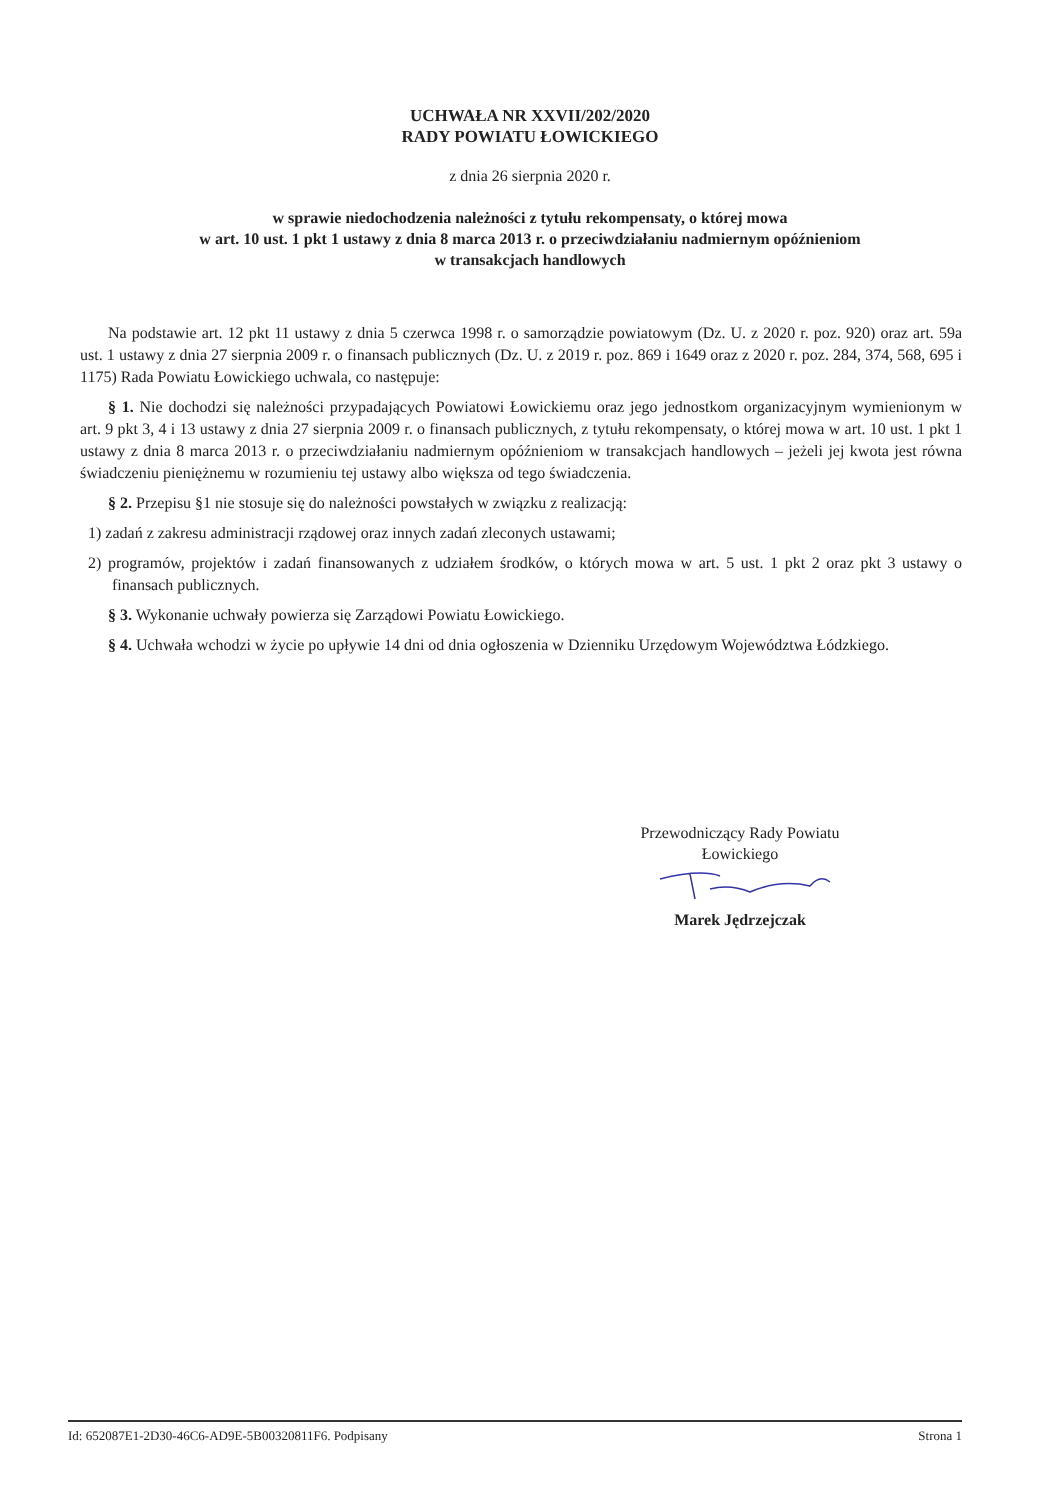UCHWAŁA NR XXVII/202/2020
RADY POWIATU ŁOWICKIEGO
z dnia 26 sierpnia 2020 r.
w sprawie niedochodzenia należności z tytułu rekompensaty, o której mowa
w art. 10 ust. 1 pkt 1 ustawy z dnia 8 marca 2013 r. o przeciwdziałaniu nadmiernym opóźnieniom
w transakcjach handlowych
Na podstawie art. 12 pkt 11 ustawy z dnia 5 czerwca 1998 r. o samorządzie powiatowym (Dz. U. z 2020 r. poz. 920) oraz art. 59a ust. 1 ustawy z dnia 27 sierpnia 2009 r. o finansach publicznych (Dz. U. z 2019 r. poz. 869 i 1649 oraz z 2020 r. poz. 284, 374, 568, 695 i 1175) Rada Powiatu Łowickiego uchwala, co następuje:
§ 1. Nie dochodzi się należności przypadających Powiatowi Łowickiemu oraz jego jednostkom organizacyjnym wymienionym w art. 9 pkt 3, 4 i 13 ustawy z dnia 27 sierpnia 2009 r. o finansach publicznych, z tytułu rekompensaty, o której mowa w art. 10 ust. 1 pkt 1 ustawy z dnia 8 marca 2013 r. o przeciwdziałaniu nadmiernym opóźnieniom w transakcjach handlowych – jeżeli jej kwota jest równa świadczeniu pieniężnemu w rozumieniu tej ustawy albo większa od tego świadczenia.
§ 2. Przepisu §1 nie stosuje się do należności powstałych w związku z realizacją:
1) zadań z zakresu administracji rządowej oraz innych zadań zleconych ustawami;
2) programów, projektów i zadań finansowanych z udziałem środków, o których mowa w art. 5 ust. 1 pkt 2 oraz pkt 3 ustawy o finansach publicznych.
§ 3. Wykonanie uchwały powierza się Zarządowi Powiatu Łowickiego.
§ 4. Uchwała wchodzi w życie po upływie 14 dni od dnia ogłoszenia w Dzienniku Urzędowym Województwa Łódzkiego.
Przewodniczący Rady Powiatu
Łowickiego
Marek Jędrzejczak
Id: 652087E1-2D30-46C6-AD9E-5B00320811F6. Podpisany Strona 1